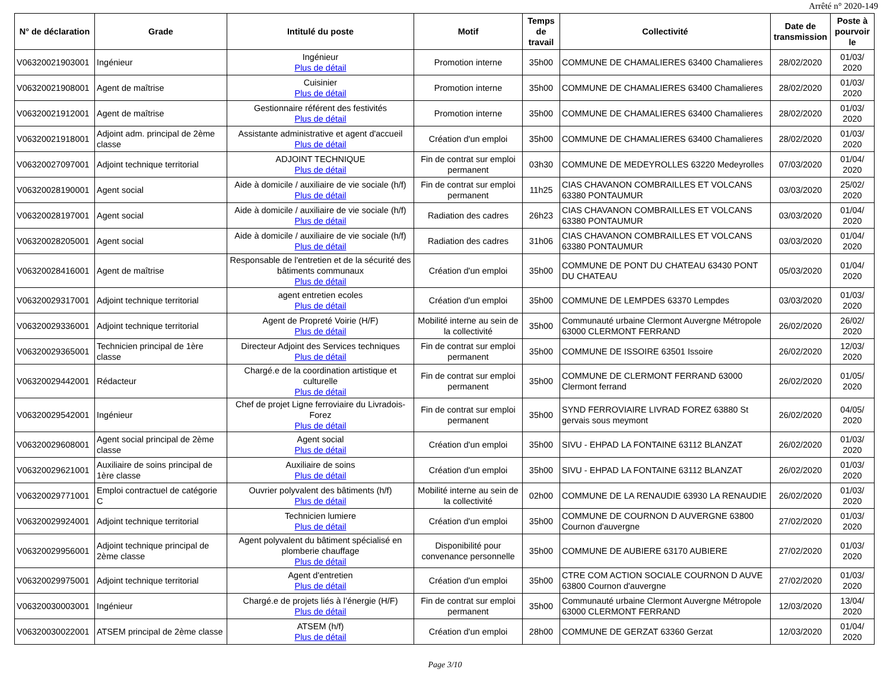Arrêté n° 2020-149
| N° de déclaration | Grade | Intitulé du poste | Motif | Temps de travail | Collectivité | Date de transmission | Poste à pourvoir le |
| --- | --- | --- | --- | --- | --- | --- | --- |
| V06320021903001 | Ingénieur | Ingénieur Plus de détail | Promotion interne | 35h00 | COMMUNE DE CHAMALIERES 63400 Chamalieres | 28/02/2020 | 01/03/ 2020 |
| V06320021908001 | Agent de maîtrise | Cuisinier Plus de détail | Promotion interne | 35h00 | COMMUNE DE CHAMALIERES 63400 Chamalieres | 28/02/2020 | 01/03/ 2020 |
| V06320021912001 | Agent de maîtrise | Gestionnaire référent des festivités Plus de détail | Promotion interne | 35h00 | COMMUNE DE CHAMALIERES 63400 Chamalieres | 28/02/2020 | 01/03/ 2020 |
| V06320021918001 | Adjoint adm. principal de 2ème classe | Assistante administrative et agent d'accueil Plus de détail | Création d'un emploi | 35h00 | COMMUNE DE CHAMALIERES 63400 Chamalieres | 28/02/2020 | 01/03/ 2020 |
| V06320027097001 | Adjoint technique territorial | ADJOINT TECHNIQUE Plus de détail | Fin de contrat sur emploi permanent | 03h30 | COMMUNE DE MEDEYROLLES 63220 Medeyrolles | 07/03/2020 | 01/04/ 2020 |
| V06320028190001 | Agent social | Aide à domicile / auxiliaire de vie sociale (h/f) Plus de détail | Fin de contrat sur emploi permanent | 11h25 | CIAS CHAVANON COMBRAILLES ET VOLCANS 63380 PONTAUMUR | 03/03/2020 | 25/02/ 2020 |
| V06320028197001 | Agent social | Aide à domicile / auxiliaire de vie sociale (h/f) Plus de détail | Radiation des cadres | 26h23 | CIAS CHAVANON COMBRAILLES ET VOLCANS 63380 PONTAUMUR | 03/03/2020 | 01/04/ 2020 |
| V06320028205001 | Agent social | Aide à domicile / auxiliaire de vie sociale (h/f) Plus de détail | Radiation des cadres | 31h06 | CIAS CHAVANON COMBRAILLES ET VOLCANS 63380 PONTAUMUR | 03/03/2020 | 01/04/ 2020 |
| V06320028416001 | Agent de maîtrise | Responsable de l'entretien et de la sécurité des bâtiments communaux Plus de détail | Création d'un emploi | 35h00 | COMMUNE DE PONT DU CHATEAU 63430 PONT DU CHATEAU | 05/03/2020 | 01/04/ 2020 |
| V06320029317001 | Adjoint technique territorial | agent entretien ecoles Plus de détail | Création d'un emploi | 35h00 | COMMUNE DE LEMPDES 63370 Lempdes | 03/03/2020 | 01/03/ 2020 |
| V06320029336001 | Adjoint technique territorial | Agent de Propreté Voirie (H/F) Plus de détail | Mobilité interne au sein de la collectivité | 35h00 | Communauté urbaine Clermont Auvergne Métropole 63000 CLERMONT FERRAND | 26/02/2020 | 26/02/ 2020 |
| V06320029365001 | Technicien principal de 1ère classe | Directeur Adjoint des Services techniques Plus de détail | Fin de contrat sur emploi permanent | 35h00 | COMMUNE DE ISSOIRE 63501 Issoire | 26/02/2020 | 12/03/ 2020 |
| V06320029442001 | Rédacteur | Chargé.e de la coordination artistique et culturelle Plus de détail | Fin de contrat sur emploi permanent | 35h00 | COMMUNE DE CLERMONT FERRAND 63000 Clermont ferrand | 26/02/2020 | 01/05/ 2020 |
| V06320029542001 | Ingénieur | Chef de projet Ligne ferroviaire du Livradois-Forez Plus de détail | Fin de contrat sur emploi permanent | 35h00 | SYND FERROVIAIRE LIVRAD FOREZ 63880 St gervais sous meymont | 26/02/2020 | 04/05/ 2020 |
| V06320029608001 | Agent social principal de 2ème classe | Agent social Plus de détail | Création d'un emploi | 35h00 | SIVU - EHPAD LA FONTAINE 63112 BLANZAT | 26/02/2020 | 01/03/ 2020 |
| V06320029621001 | Auxiliaire de soins principal de 1ère classe | Auxiliaire de soins Plus de détail | Création d'un emploi | 35h00 | SIVU - EHPAD LA FONTAINE 63112 BLANZAT | 26/02/2020 | 01/03/ 2020 |
| V06320029771001 | Emploi contractuel de catégorie C | Ouvrier polyvalent des bâtiments (h/f) Plus de détail | Mobilité interne au sein de la collectivité | 02h00 | COMMUNE DE LA RENAUDIE 63930 LA RENAUDIE | 26/02/2020 | 01/03/ 2020 |
| V06320029924001 | Adjoint technique territorial | Technicien lumiere Plus de détail | Création d'un emploi | 35h00 | COMMUNE DE COURNON D AUVERGNE 63800 Cournon d'auvergne | 27/02/2020 | 01/03/ 2020 |
| V06320029956001 | Adjoint technique principal de 2ème classe | Agent polyvalent du bâtiment spécialisé en plomberie chauffage Plus de détail | Disponibilité pour convenance personnelle | 35h00 | COMMUNE DE AUBIERE 63170 AUBIERE | 27/02/2020 | 01/03/ 2020 |
| V06320029975001 | Adjoint technique territorial | Agent d'entretien Plus de détail | Création d'un emploi | 35h00 | CTRE COM ACTION SOCIALE COURNON D AUVE 63800 Cournon d'auvergne | 27/02/2020 | 01/03/ 2020 |
| V06320030003001 | Ingénieur | Chargé.e de projets liés à l’énergie (H/F) Plus de détail | Fin de contrat sur emploi permanent | 35h00 | Communauté urbaine Clermont Auvergne Métropole 63000 CLERMONT FERRAND | 12/03/2020 | 13/04/ 2020 |
| V06320030022001 | ATSEM principal de 2ème classe | ATSEM (h/f) Plus de détail | Création d'un emploi | 28h00 | COMMUNE DE GERZAT 63360 Gerzat | 12/03/2020 | 01/04/ 2020 |
Page 3/10